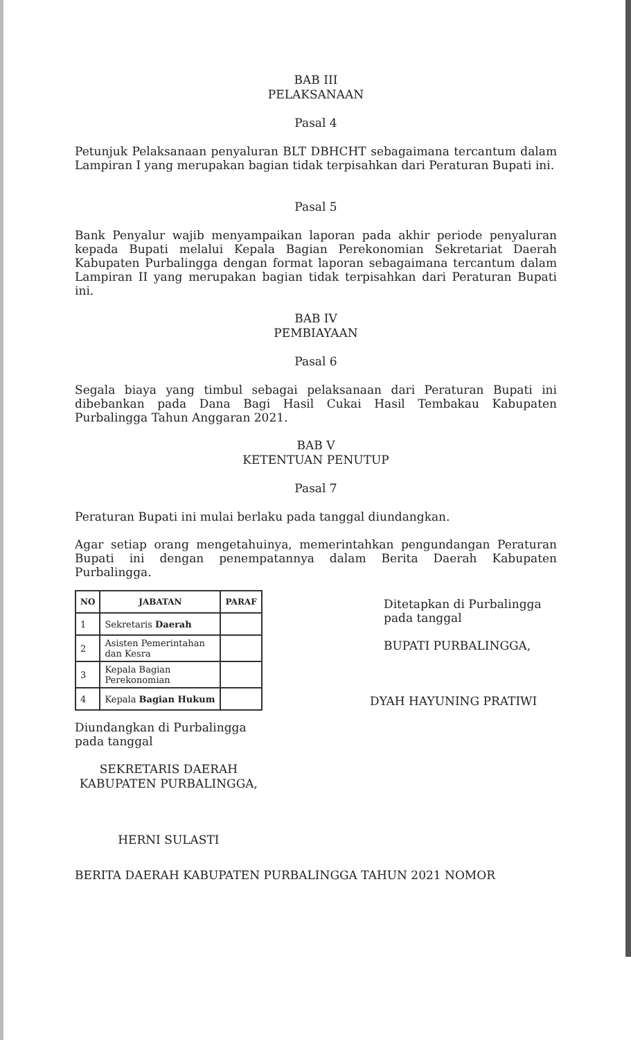BAB III
PELAKSANAAN
Pasal 4
Petunjuk Pelaksanaan penyaluran BLT DBHCHT sebagaimana tercantum dalam Lampiran I yang merupakan bagian tidak terpisahkan dari Peraturan Bupati ini.
Pasal 5
Bank Penyalur wajib menyampaikan laporan pada akhir periode penyaluran kepada Bupati melalui Kepala Bagian Perekonomian Sekretariat Daerah Kabupaten Purbalingga dengan format laporan sebagaimana tercantum dalam Lampiran II yang merupakan bagian tidak terpisahkan dari Peraturan Bupati ini.
BAB IV
PEMBIAYAAN
Pasal 6
Segala biaya yang timbul sebagai pelaksanaan dari Peraturan Bupati ini dibebankan pada Dana Bagi Hasil Cukai Hasil Tembakau Kabupaten Purbalingga Tahun Anggaran 2021.
BAB V
KETENTUAN PENUTUP
Pasal 7
Peraturan Bupati ini mulai berlaku pada tanggal diundangkan.
Agar setiap orang mengetahuinya, memerintahkan pengundangan Peraturan Bupati ini dengan penempatannya dalam Berita Daerah Kabupaten Purbalingga.
| NO | JABATAN | PARAF |
| --- | --- | --- |
| 1 | Sekretaris Daerah | |
| 2 | Asisten Pemerintahan dan Kesra | |
| 3 | Kepala Bagian Perekonomian | |
| 4 | Kepala Bagian Hukum | |
Diundangkan di Purbalingga
pada tanggal
SEKRETARIS DAERAH
KABUPATEN PURBALINGGA,
HERNI SULASTI
Ditetapkan di Purbalingga
pada tanggal
BUPATI PURBALINGGA,
DYAH HAYUNING PRATIWI
BERITA DAERAH KABUPATEN PURBALINGGA TAHUN 2021 NOMOR